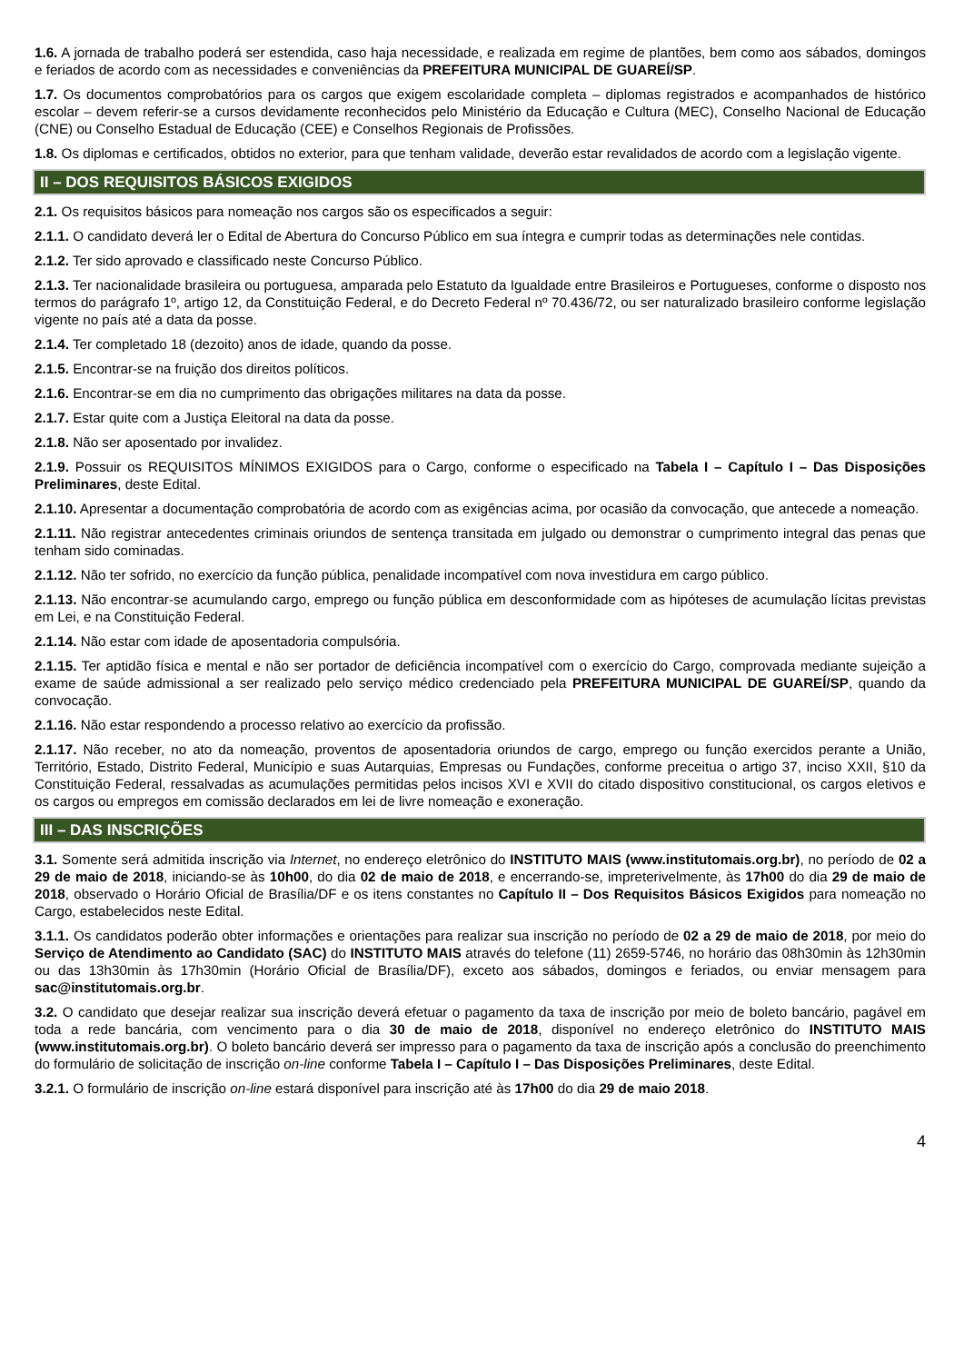1.6. A jornada de trabalho poderá ser estendida, caso haja necessidade, e realizada em regime de plantões, bem como aos sábados, domingos e feriados de acordo com as necessidades e conveniências da PREFEITURA MUNICIPAL DE GUAREÍ/SP.
1.7. Os documentos comprobatórios para os cargos que exigem escolaridade completa – diplomas registrados e acompanhados de histórico escolar – devem referir-se a cursos devidamente reconhecidos pelo Ministério da Educação e Cultura (MEC), Conselho Nacional de Educação (CNE) ou Conselho Estadual de Educação (CEE) e Conselhos Regionais de Profissões.
1.8. Os diplomas e certificados, obtidos no exterior, para que tenham validade, deverão estar revalidados de acordo com a legislação vigente.
II – DOS REQUISITOS BÁSICOS EXIGIDOS
2.1. Os requisitos básicos para nomeação nos cargos são os especificados a seguir:
2.1.1. O candidato deverá ler o Edital de Abertura do Concurso Público em sua íntegra e cumprir todas as determinações nele contidas.
2.1.2. Ter sido aprovado e classificado neste Concurso Público.
2.1.3. Ter nacionalidade brasileira ou portuguesa, amparada pelo Estatuto da Igualdade entre Brasileiros e Portugueses, conforme o disposto nos termos do parágrafo 1º, artigo 12, da Constituição Federal, e do Decreto Federal nº 70.436/72, ou ser naturalizado brasileiro conforme legislação vigente no país até a data da posse.
2.1.4. Ter completado 18 (dezoito) anos de idade, quando da posse.
2.1.5. Encontrar-se na fruição dos direitos políticos.
2.1.6. Encontrar-se em dia no cumprimento das obrigações militares na data da posse.
2.1.7. Estar quite com a Justiça Eleitoral na data da posse.
2.1.8. Não ser aposentado por invalidez.
2.1.9. Possuir os REQUISITOS MÍNIMOS EXIGIDOS para o Cargo, conforme o especificado na Tabela I – Capítulo I – Das Disposições Preliminares, deste Edital.
2.1.10. Apresentar a documentação comprobatória de acordo com as exigências acima, por ocasião da convocação, que antecede a nomeação.
2.1.11. Não registrar antecedentes criminais oriundos de sentença transitada em julgado ou demonstrar o cumprimento integral das penas que tenham sido cominadas.
2.1.12. Não ter sofrido, no exercício da função pública, penalidade incompatível com nova investidura em cargo público.
2.1.13. Não encontrar-se acumulando cargo, emprego ou função pública em desconformidade com as hipóteses de acumulação lícitas previstas em Lei, e na Constituição Federal.
2.1.14. Não estar com idade de aposentadoria compulsória.
2.1.15. Ter aptidão física e mental e não ser portador de deficiência incompatível com o exercício do Cargo, comprovada mediante sujeição a exame de saúde admissional a ser realizado pelo serviço médico credenciado pela PREFEITURA MUNICIPAL DE GUAREÍ/SP, quando da convocação.
2.1.16. Não estar respondendo a processo relativo ao exercício da profissão.
2.1.17. Não receber, no ato da nomeação, proventos de aposentadoria oriundos de cargo, emprego ou função exercidos perante a União, Território, Estado, Distrito Federal, Município e suas Autarquias, Empresas ou Fundações, conforme preceitua o artigo 37, inciso XXII, §10 da Constituição Federal, ressalvadas as acumulações permitidas pelos incisos XVI e XVII do citado dispositivo constitucional, os cargos eletivos e os cargos ou empregos em comissão declarados em lei de livre nomeação e exoneração.
III – DAS INSCRIÇÕES
3.1. Somente será admitida inscrição via Internet, no endereço eletrônico do INSTITUTO MAIS (www.institutomais.org.br), no período de 02 a 29 de maio de 2018, iniciando-se às 10h00, do dia 02 de maio de 2018, e encerrando-se, impreterivelmente, às 17h00 do dia 29 de maio de 2018, observado o Horário Oficial de Brasília/DF e os itens constantes no Capítulo II – Dos Requisitos Básicos Exigidos para nomeação no Cargo, estabelecidos neste Edital.
3.1.1. Os candidatos poderão obter informações e orientações para realizar sua inscrição no período de 02 a 29 de maio de 2018, por meio do Serviço de Atendimento ao Candidato (SAC) do INSTITUTO MAIS através do telefone (11) 2659-5746, no horário das 08h30min às 12h30min ou das 13h30min às 17h30min (Horário Oficial de Brasília/DF), exceto aos sábados, domingos e feriados, ou enviar mensagem para sac@institutomais.org.br.
3.2. O candidato que desejar realizar sua inscrição deverá efetuar o pagamento da taxa de inscrição por meio de boleto bancário, pagável em toda a rede bancária, com vencimento para o dia 30 de maio de 2018, disponível no endereço eletrônico do INSTITUTO MAIS (www.institutomais.org.br). O boleto bancário deverá ser impresso para o pagamento da taxa de inscrição após a conclusão do preenchimento do formulário de solicitação de inscrição on-line conforme Tabela I – Capítulo I – Das Disposições Preliminares, deste Edital.
3.2.1. O formulário de inscrição on-line estará disponível para inscrição até às 17h00 do dia 29 de maio 2018.
4